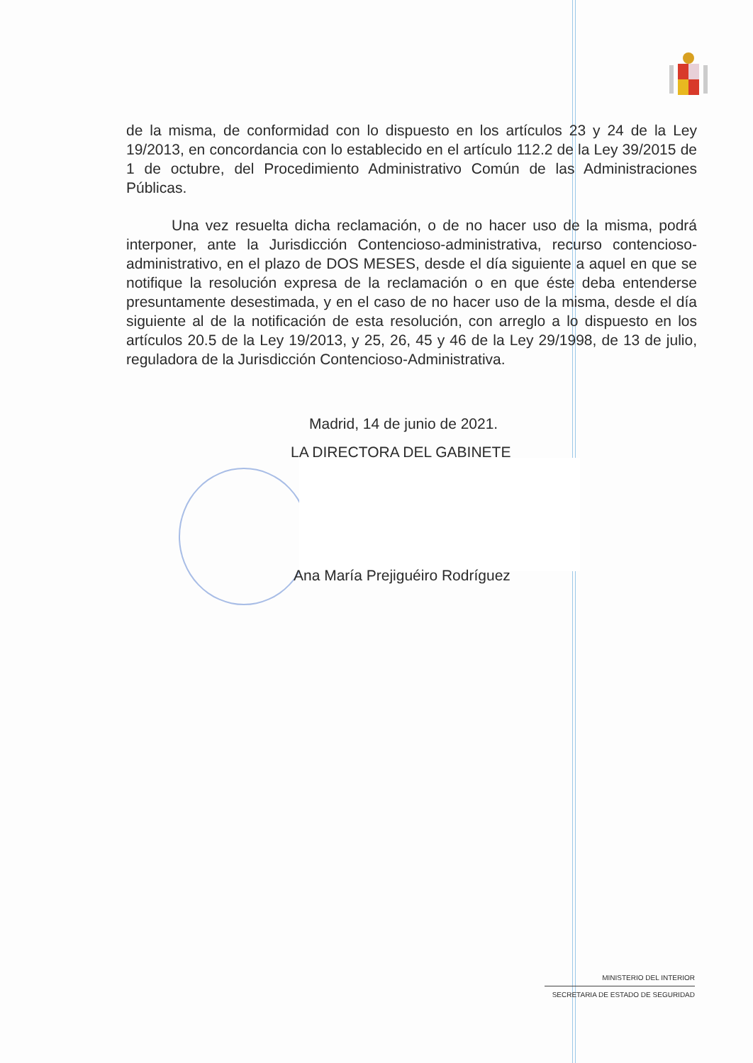de la misma, de conformidad con lo dispuesto en los artículos 23 y 24 de la Ley 19/2013, en concordancia con lo establecido en el artículo 112.2 de la Ley 39/2015 de 1 de octubre, del Procedimiento Administrativo Común de las Administraciones Públicas.
Una vez resuelta dicha reclamación, o de no hacer uso de la misma, podrá interponer, ante la Jurisdicción Contencioso-administrativa, recurso contencioso-administrativo, en el plazo de DOS MESES, desde el día siguiente a aquel en que se notifique la resolución expresa de la reclamación o en que éste deba entenderse presuntamente desestimada, y en el caso de no hacer uso de la misma, desde el día siguiente al de la notificación de esta resolución, con arreglo a lo dispuesto en los artículos 20.5 de la Ley 19/2013, y 25, 26, 45 y 46 de la Ley 29/1998, de 13 de julio, reguladora de la Jurisdicción Contencioso-Administrativa.
Madrid, 14 de junio de 2021.
LA DIRECTORA DEL GABINETE
Ana María Prejiguéiro Rodríguez
MINISTERIO DEL INTERIOR
SECRETARIA DE ESTADO DE SEGURIDAD